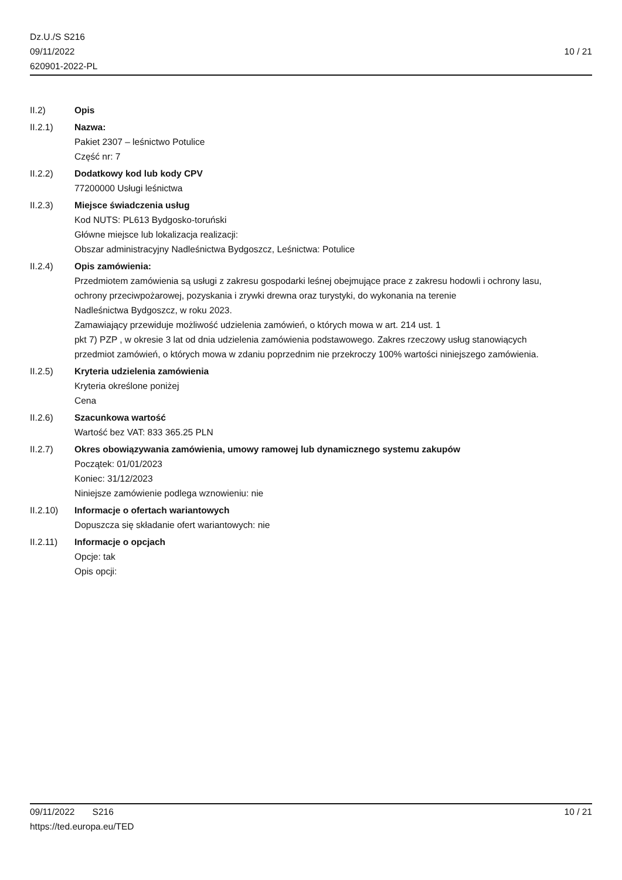Dz.U./S S216
09/11/2022
620901-2022-PL
10 / 21
II.2) Opis
II.2.1) Nazwa:
Pakiet 2307 – leśnictwo Potulice
Część nr: 7
II.2.2) Dodatkowy kod lub kody CPV
77200000 Usługi leśnictwa
II.2.3) Miejsce świadczenia usług
Kod NUTS: PL613 Bydgosko-toruński
Główne miejsce lub lokalizacja realizacji:
Obszar administracyjny Nadleśnictwa Bydgoszcz, Leśnictwa: Potulice
II.2.4) Opis zamówienia:
Przedmiotem zamówienia są usługi z zakresu gospodarki leśnej obejmujące prace z zakresu hodowli i ochrony lasu,
ochrony przeciwpożarowej, pozyskania i zrywki drewna oraz turystyki, do wykonania na terenie
Nadleśnictwa Bydgoszcz, w roku 2023.
Zamawiający przewiduje możliwość udzielenia zamówień, o których mowa w art. 214 ust. 1
pkt 7) PZP , w okresie 3 lat od dnia udzielenia zamówienia podstawowego. Zakres rzeczowy usług stanowiących
przedmiot zamówień, o których mowa w zdaniu poprzednim nie przekroczy 100% wartości niniejszego zamówienia.
II.2.5) Kryteria udzielenia zamówienia
Kryteria określone poniżej
Cena
II.2.6) Szacunkowa wartość
Wartość bez VAT: 833 365.25 PLN
II.2.7) Okres obowiązywania zamówienia, umowy ramowej lub dynamicznego systemu zakupów
Początek: 01/01/2023
Koniec: 31/12/2023
Niniejsze zamówienie podlega wznowieniu: nie
II.2.10) Informacje o ofertach wariantowych
Dopuszcza się składanie ofert wariantowych: nie
II.2.11) Informacje o opcjach
Opcje: tak
Opis opcji:
09/11/2022 S216 10 / 21
https://ted.europa.eu/TED